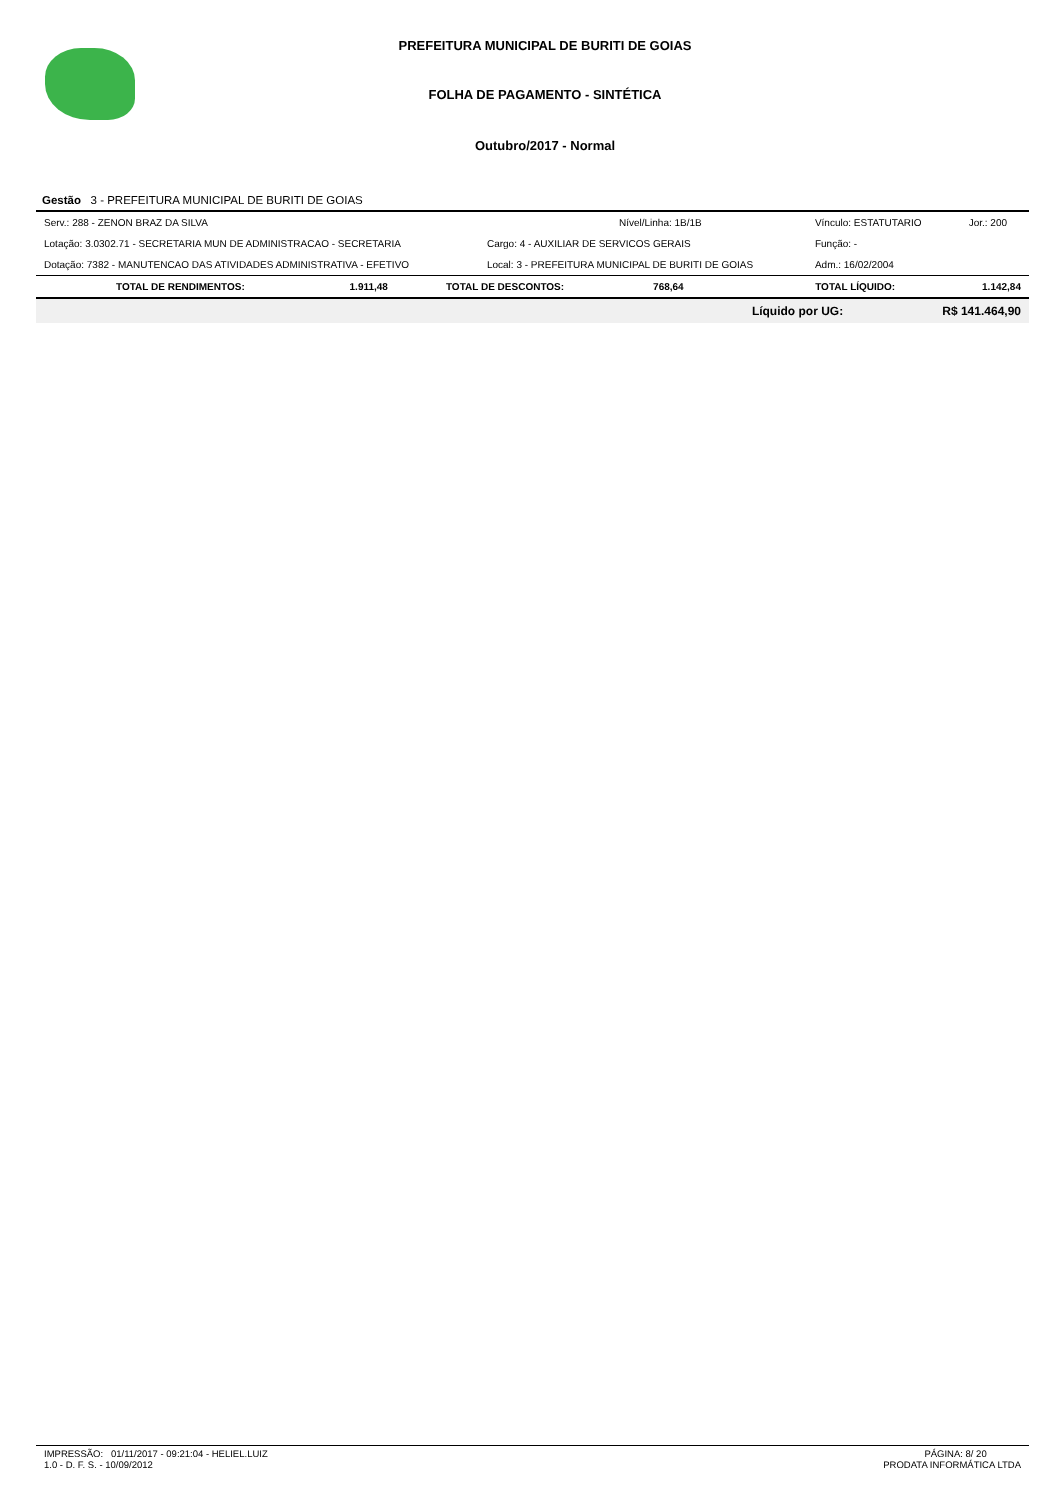PREFEITURA MUNICIPAL DE BURITI DE GOIAS
FOLHA DE PAGAMENTO - SINTÉTICA
Outubro/2017 - Normal
Gestão 3 - PREFEITURA MUNICIPAL DE BURITI DE GOIAS
| Serv.: 288 - ZENON BRAZ DA SILVA | Nível/Linha: 1B/1B | Vínculo: ESTATUTARIO | Jor.: 200 |
| Lotação: 3.0302.71 - SECRETARIA MUN DE ADMINISTRACAO - SECRETARIA | Cargo: 4 - AUXILIAR DE SERVICOS GERAIS | Função: - | |
| Dotação: 7382 - MANUTENCAO DAS ATIVIDADES ADMINISTRATIVA - EFETIVO | Local: 3 - PREFEITURA MUNICIPAL DE BURITI DE GOIAS | Adm.: 16/02/2004 | |
| TOTAL DE RENDIMENTOS: | 1.911,48 | TOTAL DE DESCONTOS: | 768,64 | TOTAL LÍQUIDO: | 1.142,84 |
| | | | | Líquido por UG: | R$ 141.464,90 |
IMPRESSÃO: 01/11/2017 - 09:21:04 - HELIEL.LUIZ
1.0 - D. F. S. - 10/09/2012
PÁGINA: 8/ 20
PRODATA INFORMÁTICA LTDA